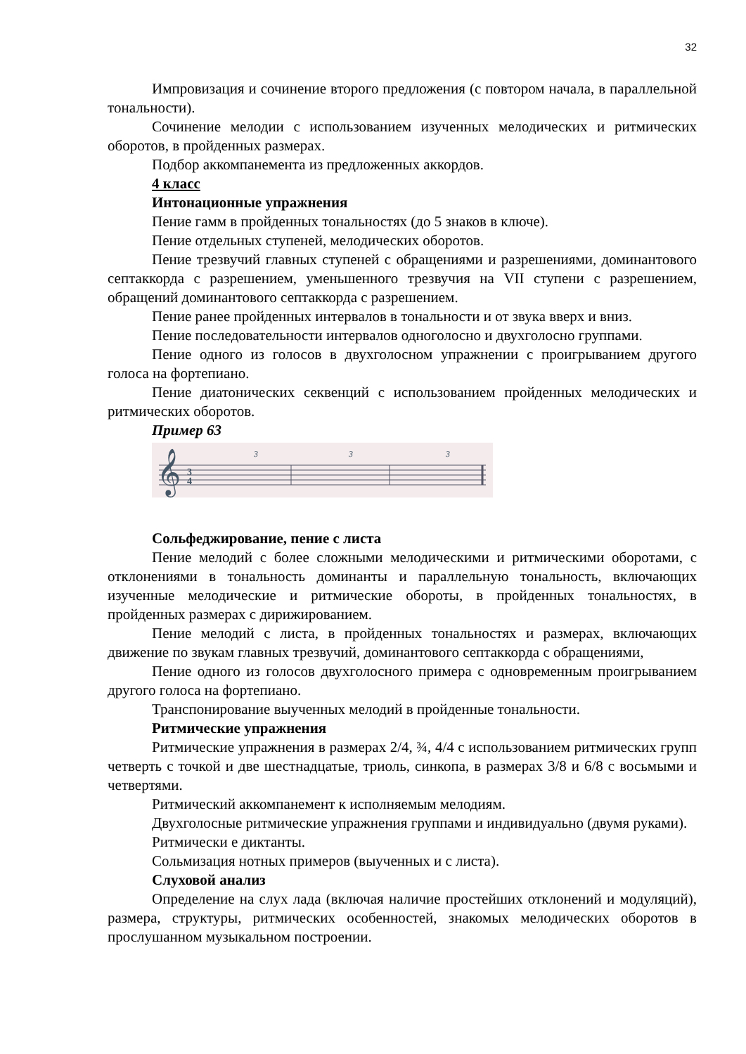32
Импровизация и сочинение второго предложения (с повтором начала, в параллельной тональности).
Сочинение мелодии с использованием изученных мелодических и ритмических оборотов, в пройденных размерах.
Подбор аккомпанемента из предложенных аккордов.
4 класс
Интонационные упражнения
Пение гамм в пройденных тональностях (до 5 знаков в ключе).
Пение отдельных ступеней, мелодических оборотов.
Пение трезвучий главных ступеней с обращениями и разрешениями, доминантового септаккорда с разрешением, уменьшенного трезвучия на VII ступени с разрешением, обращений доминантового септаккорда с разрешением.
Пение ранее пройденных интервалов в тональности и от звука вверх и вниз.
Пение последовательности интервалов одноголосно и двухголосно группами.
Пение одного из голосов в двухголосном упражнении с проигрыванием другого голоса на фортепиано.
Пение диатонических секвенций с использованием пройденных мелодических и ритмических оборотов.
Пример 63
𝄞
3
4
3
3
3
Сольфеджирование, пение с листа
Пение мелодий с более сложными мелодическими и ритмическими оборотами, с отклонениями в тональность доминанты и параллельную тональность, включающих изученные мелодические и ритмические обороты, в пройденных тональностях, в пройденных размерах с дирижированием.
Пение мелодий с листа, в пройденных тональностях и размерах, включающих движение по звукам главных трезвучий, доминантового септаккорда с обращениями,
Пение одного из голосов двухголосного примера с одновременным проигрыванием другого голоса на фортепиано.
Транспонирование выученных мелодий в пройденные тональности.
Ритмические упражнения
Ритмические упражнения в размерах 2/4, ¾, 4/4 с использованием ритмических групп четверть с точкой и две шестнадцатые, триоль, синкопа, в размерах 3/8 и 6/8 с восьмыми и четвертями.
Ритмический аккомпанемент к исполняемым мелодиям.
Двухголосные ритмические упражнения группами и индивидуально (двумя руками).
Ритмически е диктанты.
Сольмизация нотных примеров (выученных и с листа).
Слуховой анализ
Определение на слух лада (включая наличие простейших отклонений и модуляций), размера, структуры, ритмических особенностей, знакомых мелодических оборотов в прослушанном музыкальном построении.